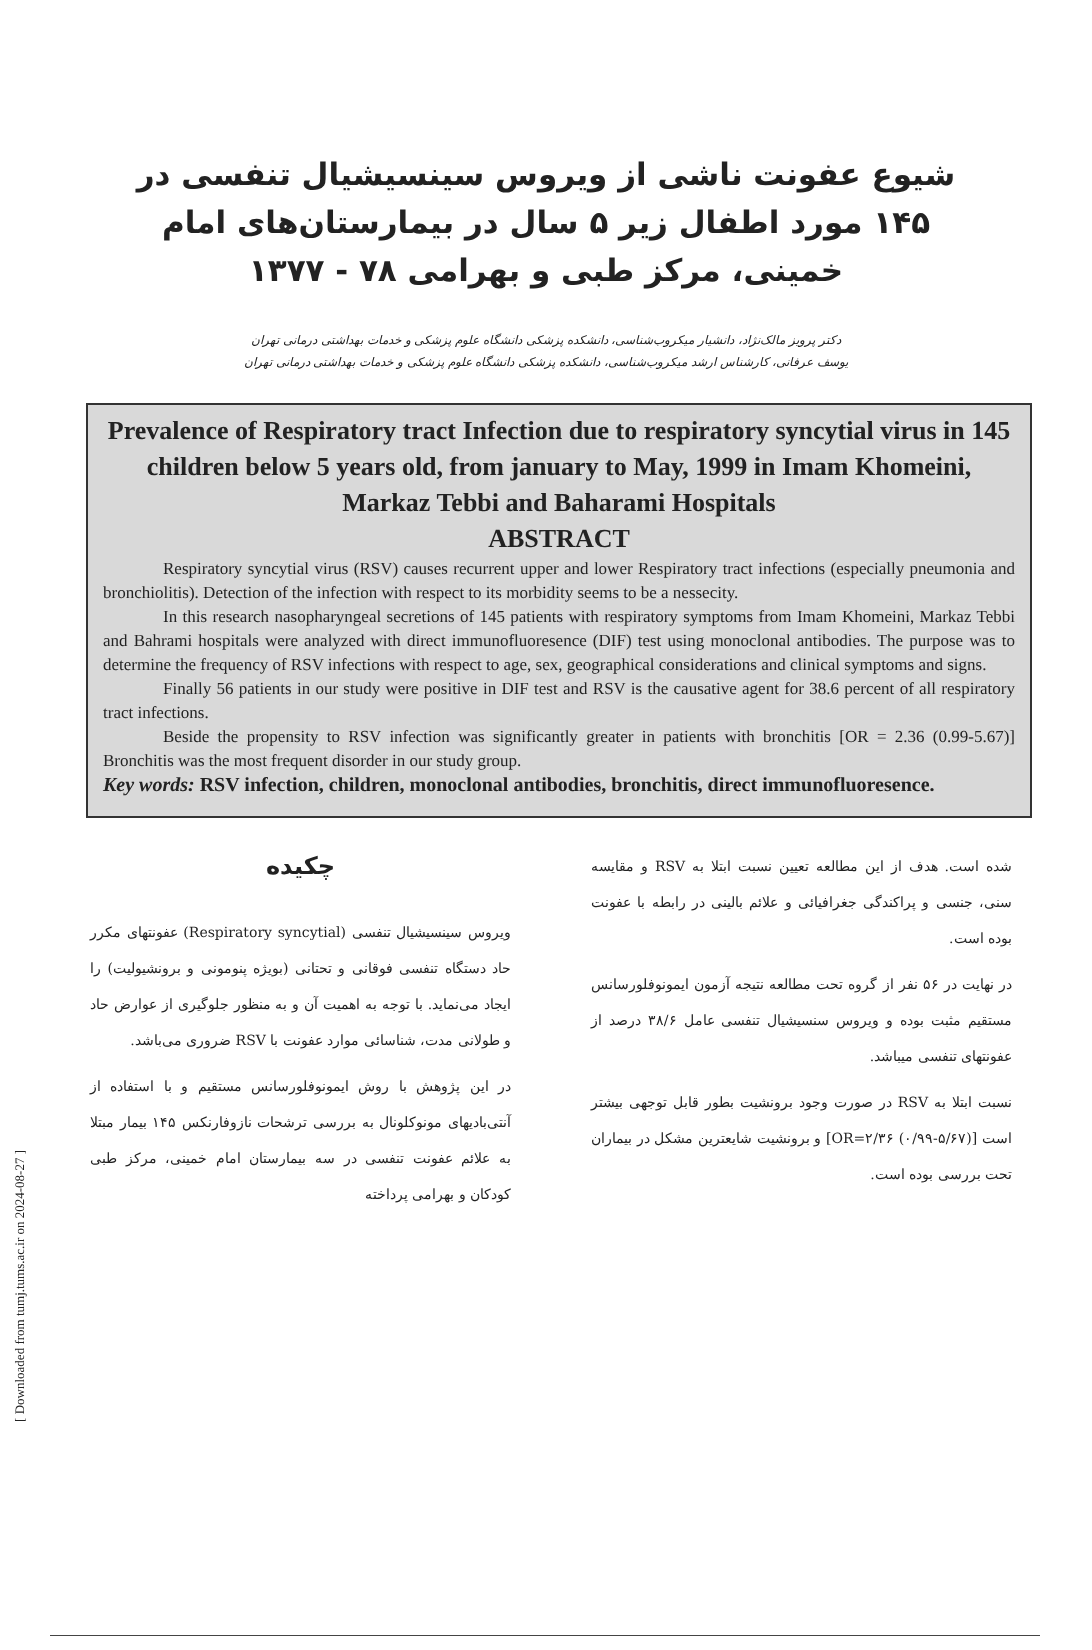[ Downloaded from tumj.tums.ac.ir on 2024-08-27 ]
شیوع عفونت ناشی از ویروس سینسیشیال تنفسی در ۱۴۵ مورد اطفال زیر ۵ سال در بیمارستان‌های امام خمینی، مرکز طبی و بهرامی ۷۸ - ۱۳۷۷
دکتر پرویز مالک‌نژاد، دانشیار میکروب‌شناسی، دانشکده پزشکی دانشگاه علوم پزشکی و خدمات بهداشتی درمانی تهران
یوسف عرفانی، کارشناس ارشد میکروب‌شناسی، دانشکده پزشکی دانشگاه علوم پزشکی و خدمات بهداشتی درمانی تهران
Prevalence of Respiratory tract Infection due to respiratory syncytial virus in 145 children below 5 years old, from january to May, 1999 in Imam Khomeini, Markaz Tebbi and Baharami Hospitals
ABSTRACT
Respiratory syncytial virus (RSV) causes recurrent upper and lower Respiratory tract infections (especially pneumonia and bronchiolitis). Detection of the infection with respect to its morbidity seems to be a nessecity.
In this research nasopharyngeal secretions of 145 patients with respiratory symptoms from Imam Khomeini, Markaz Tebbi and Bahrami hospitals were analyzed with direct immunofluoresence (DIF) test using monoclonal antibodies. The purpose was to determine the frequency of RSV infections with respect to age, sex, geographical considerations and clinical symptoms and signs.
Finally 56 patients in our study were positive in DIF test and RSV is the causative agent for 38.6 percent of all respiratory tract infections.
Beside the propensity to RSV infection was significantly greater in patients with bronchitis [OR = 2.36 (0.99-5.67)] Bronchitis was the most frequent disorder in our study group.
Key words: RSV infection, children, monoclonal antibodies, bronchitis, direct immunofluoresence.
چکیده
ویروس سینسیشیال تنفسی (Respiratory syncytial) عفونتهای مکرر حاد دستگاه تنفسی فوقانی و تحتانی (بویژه پنومونی و برونشیولیت) را ایجاد می‌نماید. با توجه به اهمیت آن و به منظور جلوگیری از عوارض حاد و طولانی مدت، شناسائی موارد عفونت با RSV ضروری می‌باشد.
در این پژوهش با روش ایمونوفلورسانس مستقیم و با استفاده از آنتی‌بادیهای مونوکلونال به بررسی ترشحات نازوفارنکس ۱۴۵ بیمار مبتلا به علائم عفونت تنفسی در سه بیمارستان امام خمینی، مرکز طبی کودکان و بهرامی پرداخته
شده است. هدف از این مطالعه تعیین نسبت ابتلا به RSV و مقایسه سنی، جنسی و پراکندگی جغرافیائی و علائم بالینی در رابطه با عفونت بوده است.
در نهایت در ۵۶ نفر از گروه تحت مطالعه نتیجه آزمون ایمونوفلورسانس مستقیم مثبت بوده و ویروس سنسیشیال تنفسی عامل ۳۸/۶ درصد از عفونتهای تنفسی میباشد.
نسبت ابتلا به RSV در صورت وجود برونشیت بطور قابل توجهی بیشتر است [OR=۲/۳۶ (۰/۹۹-۵/۶۷)] و برونشیت شایعترین مشکل در بیماران تحت بررسی بوده است.